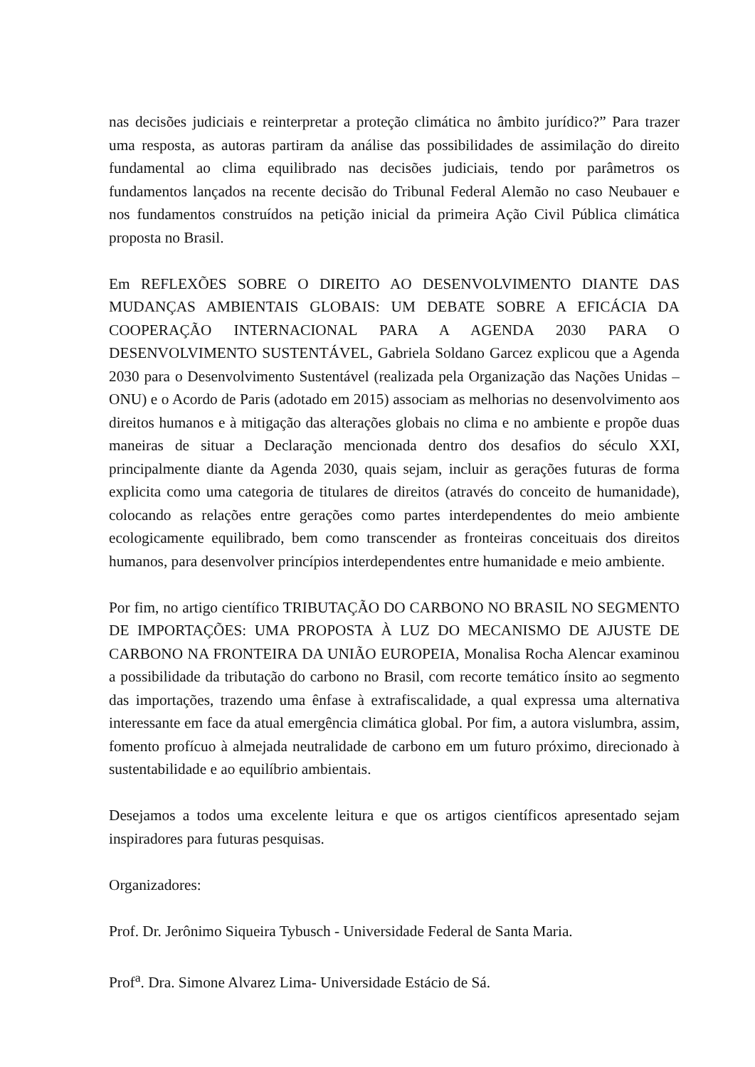nas decisões judiciais e reinterpretar a proteção climática no âmbito jurídico?” Para trazer uma resposta, as autoras partiram da análise das possibilidades de assimilação do direito fundamental ao clima equilibrado nas decisões judiciais, tendo por parâmetros os fundamentos lançados na recente decisão do Tribunal Federal Alemão no caso Neubauer e nos fundamentos construídos na petição inicial da primeira Ação Civil Pública climática proposta no Brasil.
Em REFLEXÕES SOBRE O DIREITO AO DESENVOLVIMENTO DIANTE DAS MUDANÇAS AMBIENTAIS GLOBAIS: UM DEBATE SOBRE A EFICÁCIA DA COOPERAÇÃO INTERNACIONAL PARA A AGENDA 2030 PARA O DESENVOLVIMENTO SUSTENTÁVEL, Gabriela Soldano Garcez explicou que a Agenda 2030 para o Desenvolvimento Sustentável (realizada pela Organização das Nações Unidas – ONU) e o Acordo de Paris (adotado em 2015) associam as melhorias no desenvolvimento aos direitos humanos e à mitigação das alterações globais no clima e no ambiente e propõe duas maneiras de situar a Declaração mencionada dentro dos desafios do século XXI, principalmente diante da Agenda 2030, quais sejam, incluir as gerações futuras de forma explicita como uma categoria de titulares de direitos (através do conceito de humanidade), colocando as relações entre gerações como partes interdependentes do meio ambiente ecologicamente equilibrado, bem como transcender as fronteiras conceituais dos direitos humanos, para desenvolver princípios interdependentes entre humanidade e meio ambiente.
Por fim, no artigo científico TRIBUTAÇÃO DO CARBONO NO BRASIL NO SEGMENTO DE IMPORTAÇÕES: UMA PROPOSTA À LUZ DO MECANISMO DE AJUSTE DE CARBONO NA FRONTEIRA DA UNIÃO EUROPEIA, Monalisa Rocha Alencar examinou a possibilidade da tributação do carbono no Brasil, com recorte temático ínsito ao segmento das importações, trazendo uma ênfase à extrafiscalidade, a qual expressa uma alternativa interessante em face da atual emergência climática global. Por fim, a autora vislumbra, assim, fomento profícuo à almejada neutralidade de carbono em um futuro próximo, direcionado à sustentabilidade e ao equilíbrio ambientais.
Desejamos a todos uma excelente leitura e que os artigos científicos apresentado sejam inspiradores para futuras pesquisas.
Organizadores:
Prof. Dr. Jerônimo Siqueira Tybusch - Universidade Federal de Santa Maria.
Prof<sup>a</sup>. Dra. Simone Alvarez Lima- Universidade Estácio de Sá.